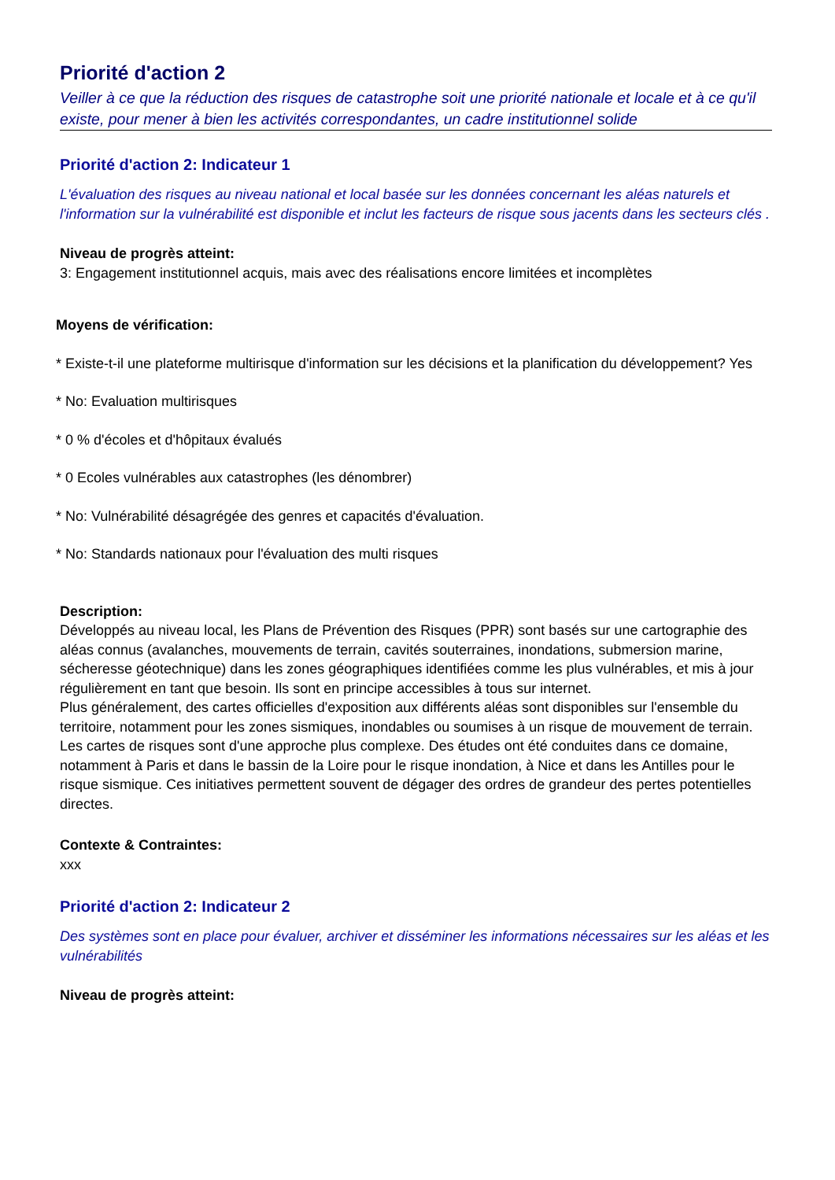Priorité d'action 2
Veiller à ce que la réduction des risques de catastrophe soit une priorité nationale et locale et à ce qu'il existe, pour mener à bien les activités correspondantes, un cadre institutionnel solide
Priorité d'action 2: Indicateur 1
L'évaluation des risques au niveau national et local basée sur les données concernant les aléas naturels et l'information sur la vulnérabilité est disponible et inclut les facteurs de risque sous jacents dans les secteurs clés .
Niveau de progrès atteint:
3: Engagement institutionnel acquis, mais avec des réalisations encore limitées et incomplètes
Moyens de vérification:
* Existe-t-il une plateforme multirisque d'information sur les décisions et la planification du développement? Yes
* No: Evaluation multirisques
* 0 % d'écoles et d'hôpitaux évalués
* 0 Ecoles vulnérables aux catastrophes (les dénombrer)
* No: Vulnérabilité désagrégée des genres et capacités d'évaluation.
* No: Standards nationaux pour l'évaluation des multi risques
Description:
Développés au niveau local, les Plans de Prévention des Risques (PPR) sont basés sur une cartographie des aléas connus (avalanches, mouvements de terrain, cavités souterraines, inondations, submersion marine, sécheresse géotechnique) dans les zones géographiques identifiées comme les plus vulnérables, et mis à jour régulièrement en tant que besoin. Ils sont en principe accessibles à tous sur internet.
Plus généralement, des cartes officielles d'exposition aux différents aléas sont disponibles sur l'ensemble du territoire, notamment pour les zones sismiques, inondables ou soumises à un risque de mouvement de terrain.
Les cartes de risques sont d'une approche plus complexe. Des études ont été conduites dans ce domaine, notamment à Paris et dans le bassin de la Loire pour le risque inondation, à Nice et dans les Antilles pour le risque sismique. Ces initiatives permettent souvent de dégager des ordres de grandeur des pertes potentielles directes.
Contexte & Contraintes:
xxx
Priorité d'action 2: Indicateur 2
Des systèmes sont en place pour évaluer, archiver et disséminer les informations nécessaires sur les aléas et les vulnérabilités
Niveau de progrès atteint: